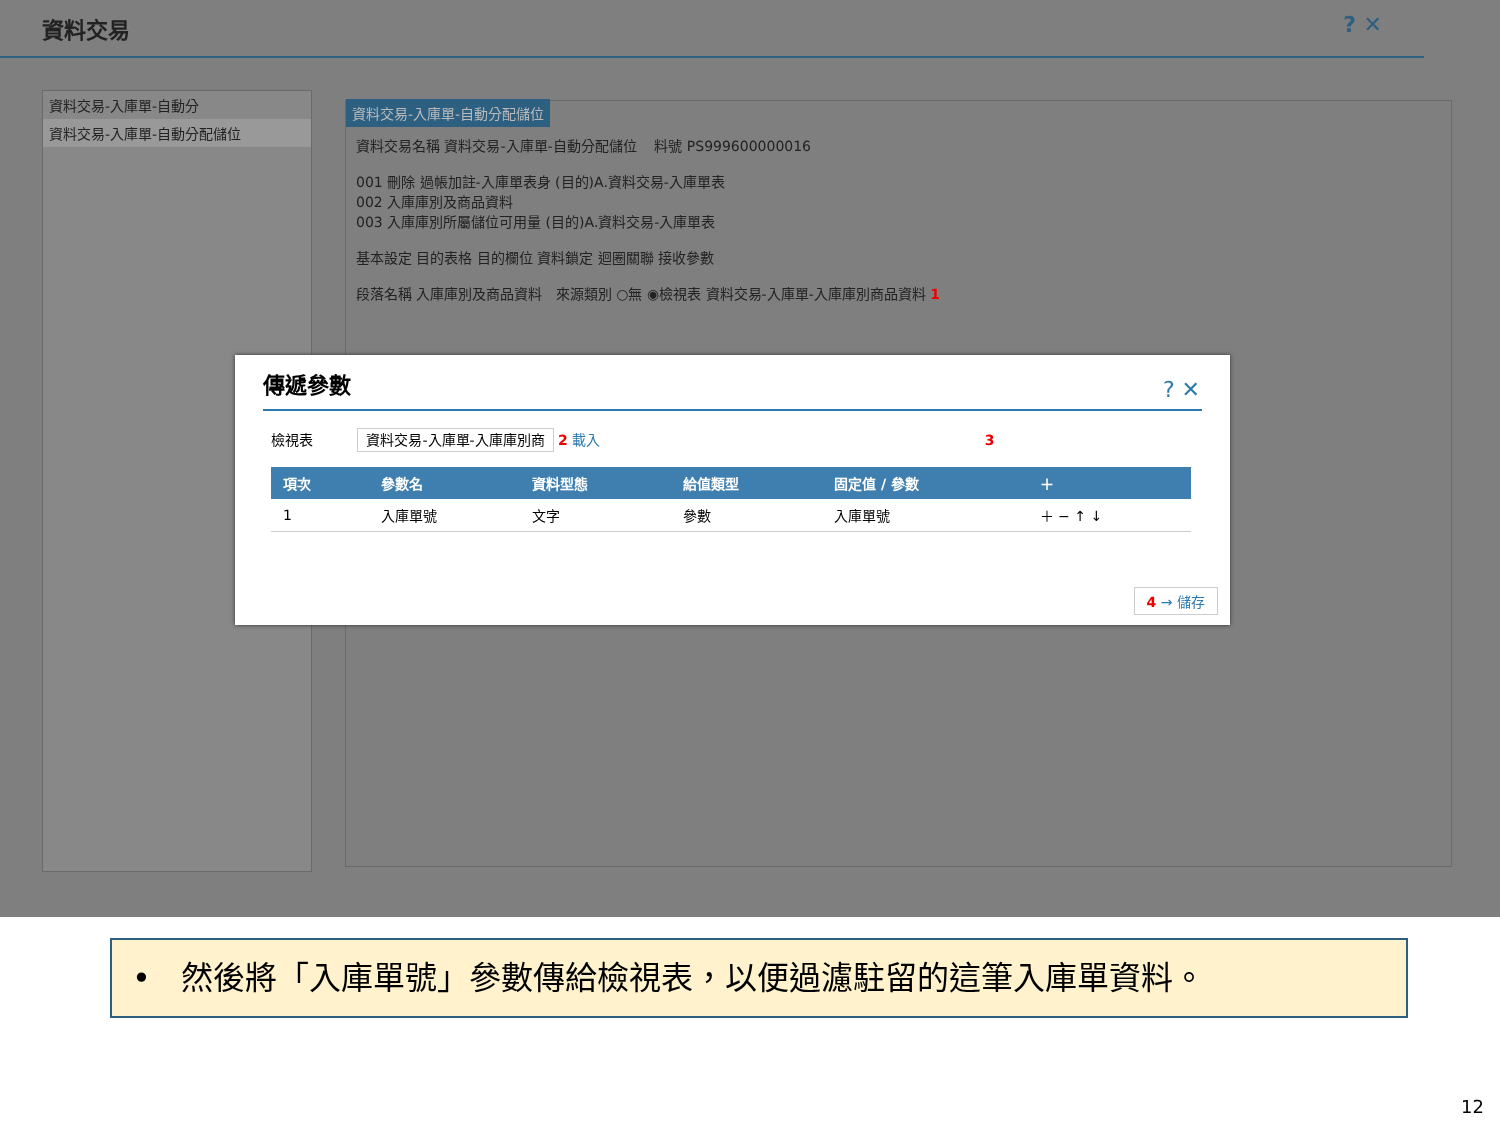資料交易 ? ✕
資料交易-入庫單-自動分
資料交易-入庫單-自動分配儲位
資料交易-入庫單-自動分配儲位
資料交易名稱 資料交易-入庫單-自動分配儲位 料號 PS999600000016
001 刪除 過帳加註-入庫單表身 (目的)A.資料交易-入庫單表
002 入庫庫別及商品資料
003 入庫庫別所屬儲位可用量 (目的)A.資料交易-入庫單表
基本設定 目的表格 目的欄位 資料鎖定 迴圈關聯 接收參數
段落名稱 入庫庫別及商品資料 來源類別 ○無 ◉檢視表 資料交易-入庫單-入庫庫別商品資料 1
傳遞參數
? ✕
檢視表 資料交易-入庫單-入庫庫別商 2 載入 3
| 項次 | 參數名 | 資料型態 | 給值類型 | 固定值 / 參數 | ＋ |
| --- | --- | --- | --- | --- | --- |
| 1 | 入庫單號 | 文字 | 參數 | 入庫單號 | ＋ − ↑ ↓ |
4 → 儲存
• 然後將「入庫單號」參數傳給檢視表，以便過濾駐留的這筆入庫單資料。
12